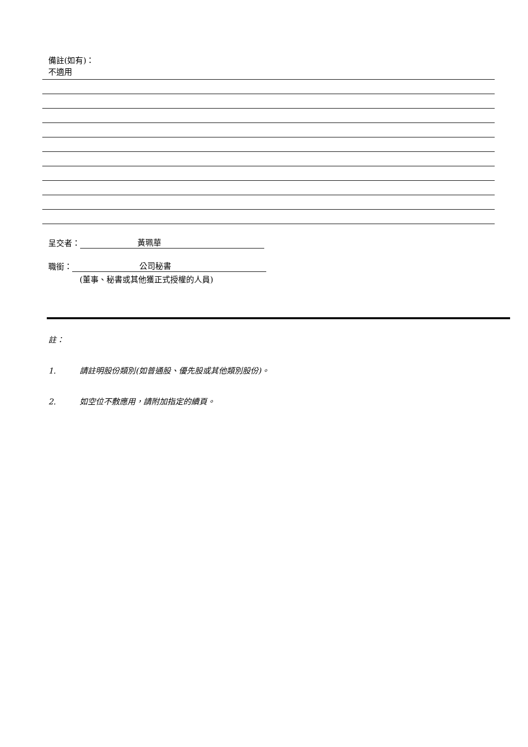備註(如有)：
不適用
呈交者： 黃珮華
職銜： 公司秘書
(董事、秘書或其他獲正式授權的人員)
註：
1. 請註明股份類別(如普通股、優先股或其他類別股份)。
2. 如空位不敷應用，請附加指定的續頁。